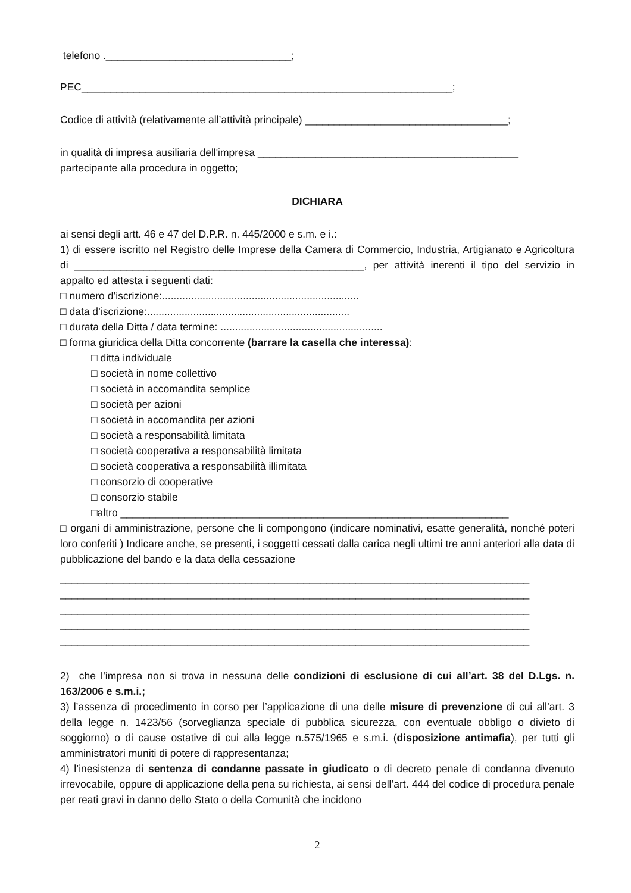telefono .________________________________;
PEC________________________________________________________________;
Codice di attività (relativamente all’attività principale) ___________________________________;
in qualità di impresa ausiliaria dell'impresa _____________________________________________
partecipante alla procedura in oggetto;
DICHIARA
ai sensi degli artt. 46 e 47 del D.P.R. n. 445/2000 e s.m. e i.:
1) di essere iscritto nel Registro delle Imprese della Camera di Commercio, Industria, Artigianato e Agricoltura di __________________________________________________, per attività inerenti il tipo del servizio in appalto ed attesta i seguenti dati:
□ numero d’iscrizione:....................................................................
□ data d’iscrizione:......................................................................
□ durata della Ditta / data termine: ........................................................
□ forma giuridica della Ditta concorrente (barrare la casella che interessa):
□ ditta individuale
□ società in nome collettivo
□ società in accomandita semplice
□ società per azioni
□ società in accomandita per azioni
□ società a responsabilità limitata
□ società cooperativa a responsabilità limitata
□ società cooperativa a responsabilità illimitata
□ consorzio di cooperative
□ consorzio stabile
□altro ___________________________________________________________________
□ organi di amministrazione, persone che li compongono (indicare nominativi, esatte generalità, nonché poteri loro conferiti ) Indicare anche, se presenti, i soggetti cessati dalla carica negli ultimi tre anni anteriori alla data di pubblicazione del bando e la data della cessazione
_________________________________________________________________________________
_________________________________________________________________________________
_________________________________________________________________________________
_________________________________________________________________________________
_________________________________________________________________________________
2) che l’impresa non si trova in nessuna delle condizioni di esclusione di cui all’art. 38 del D.Lgs. n. 163/2006 e s.m.i.;
3) l’assenza di procedimento in corso per l’applicazione di una delle misure di prevenzione di cui all’art. 3 della legge n. 1423/56 (sorveglianza speciale di pubblica sicurezza, con eventuale obbligo o divieto di soggiorno) o di cause ostative di cui alla legge n.575/1965 e s.m.i. (disposizione antimafia), per tutti gli amministratori muniti di potere di rappresentanza;
4) l’inesistenza di sentenza di condanne passate in giudicato o di decreto penale di condanna divenuto irrevocabile, oppure di applicazione della pena su richiesta, ai sensi dell’art. 444 del codice di procedura penale per reati gravi in danno dello Stato o della Comunità che incidono
2